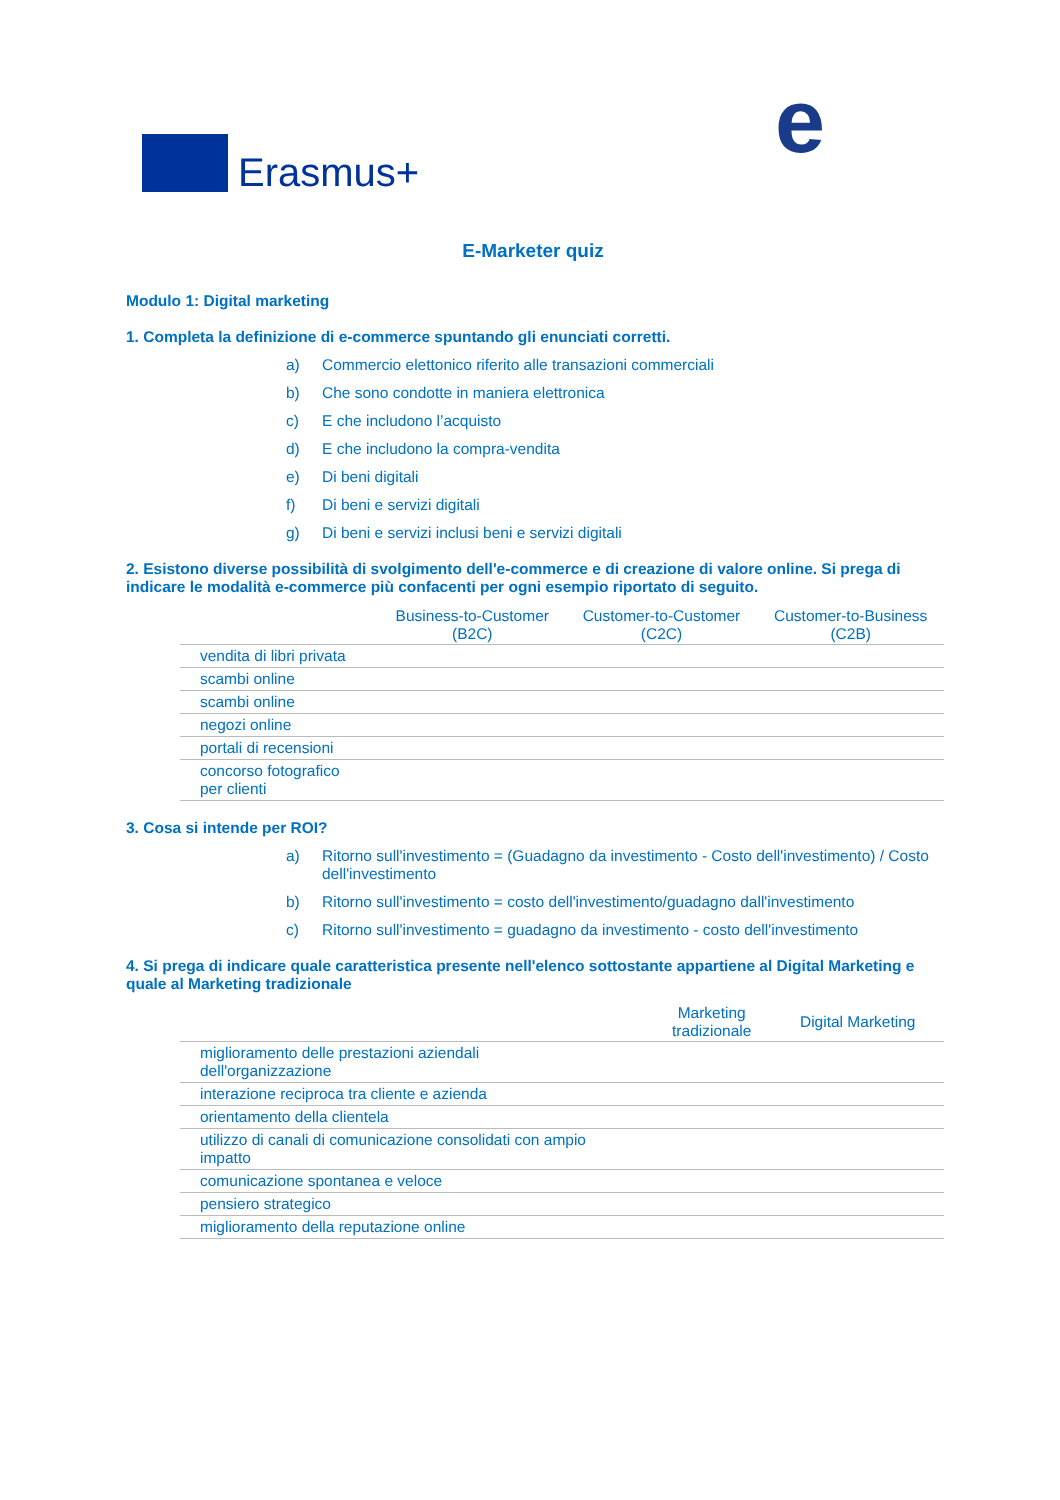Erasmus+ e
E-Marketer quiz
Modulo 1: Digital marketing
1. Completa la definizione di e-commerce spuntando gli enunciati corretti.
a) Commercio elettonico riferito alle transazioni commerciali
b) Che sono condotte in maniera elettronica
c) E che includono l’acquisto
d) E che includono la compra-vendita
e) Di beni digitali
f) Di beni e servizi digitali
g) Di beni e servizi inclusi beni e servizi digitali
2. Esistono diverse possibilità di svolgimento dell'e-commerce e di creazione di valore online. Si prega di indicare le modalità e-commerce più confacenti per ogni esempio riportato di seguito.
| | Business-to-Customer (B2C) | Customer-to-Customer (C2C) | Customer-to-Business (C2B) |
| --- | --- | --- | --- |
| vendita di libri privata | | | |
| scambi online | | | |
| scambi online | | | |
| negozi online | | | |
| portali di recensioni | | | |
| concorso fotografico per clienti | | | |
3. Cosa si intende per ROI?
a) Ritorno sull'investimento = (Guadagno da investimento - Costo dell'investimento) / Costo dell'investimento
b) Ritorno sull'investimento = costo dell'investimento/guadagno dall'investimento
c) Ritorno sull'investimento = guadagno da investimento - costo dell'investimento
4. Si prega di indicare quale caratteristica presente nell'elenco sottostante appartiene al Digital Marketing e quale al Marketing tradizionale
| | Marketing tradizionale | Digital Marketing |
| --- | --- | --- |
| miglioramento delle prestazioni aziendali dell'organizzazione | | |
| interazione reciproca tra cliente e azienda | | |
| orientamento della clientela | | |
| utilizzo di canali di comunicazione consolidati con ampio impatto | | |
| comunicazione spontanea e veloce | | |
| pensiero strategico | | |
| miglioramento della reputazione online | | |